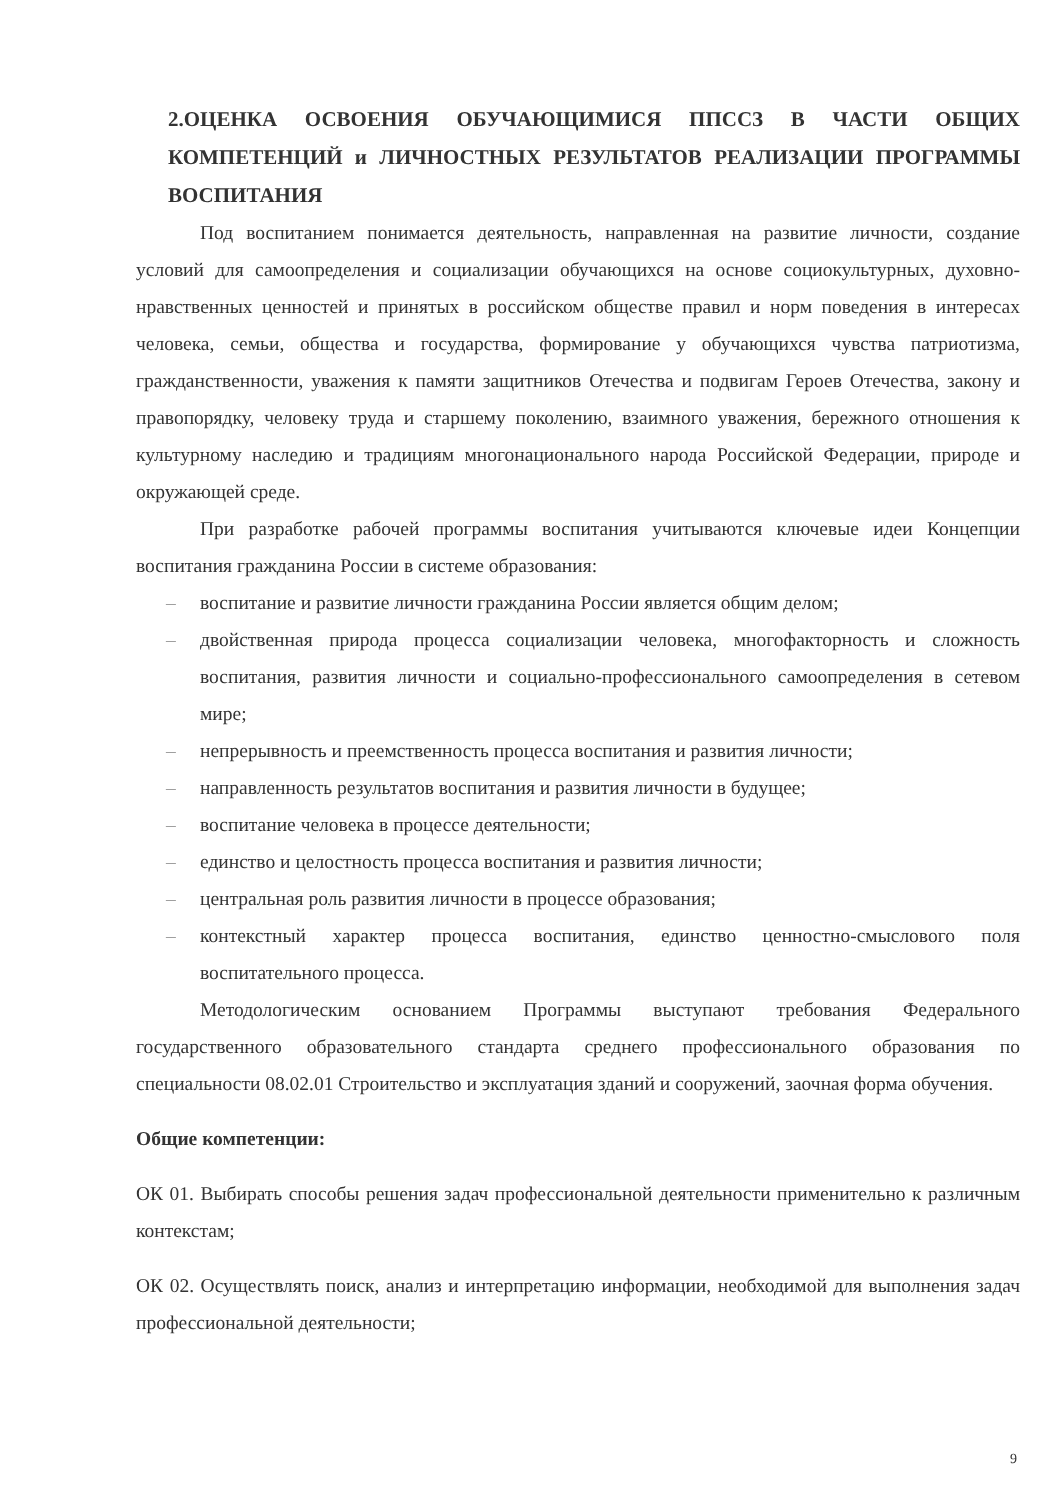2.ОЦЕНКА ОСВОЕНИЯ ОБУЧАЮЩИМИСЯ ППССЗ В ЧАСТИ ОБЩИХ КОМПЕТЕНЦИЙ и ЛИЧНОСТНЫХ РЕЗУЛЬТАТОВ РЕАЛИЗАЦИИ ПРОГРАММЫ ВОСПИТАНИЯ
Под воспитанием понимается деятельность, направленная на развитие личности, создание условий для самоопределения и социализации обучающихся на основе социокультурных, духовно-нравственных ценностей и принятых в российском обществе правил и норм поведения в интересах человека, семьи, общества и государства, формирование у обучающихся чувства патриотизма, гражданственности, уважения к памяти защитников Отечества и подвигам Героев Отечества, закону и правопорядку, человеку труда и старшему поколению, взаимного уважения, бережного отношения к культурному наследию и традициям многонационального народа Российской Федерации, природе и окружающей среде.
При разработке рабочей программы воспитания учитываются ключевые идеи Концепции воспитания гражданина России в системе образования:
– воспитание и развитие личности гражданина России является общим делом;
– двойственная природа процесса социализации человека, многофакторность и сложность воспитания, развития личности и социально-профессионального самоопределения в сетевом мире;
– непрерывность и преемственность процесса воспитания и развития личности;
– направленность результатов воспитания и развития личности в будущее;
– воспитание человека в процессе деятельности;
– единство и целостность процесса воспитания и развития личности;
– центральная роль развития личности в процессе образования;
– контекстный характер процесса воспитания, единство ценностно-смыслового поля воспитательного процесса.
Методологическим основанием Программы выступают требования Федерального государственного образовательного стандарта среднего профессионального образования по специальности 08.02.01 Строительство и эксплуатация зданий и сооружений, заочная форма обучения.
Общие компетенции:
ОК 01. Выбирать способы решения задач профессиональной деятельности применительно к различным контекстам;
ОК 02. Осуществлять поиск, анализ и интерпретацию информации, необходимой для выполнения задач профессиональной деятельности;
9